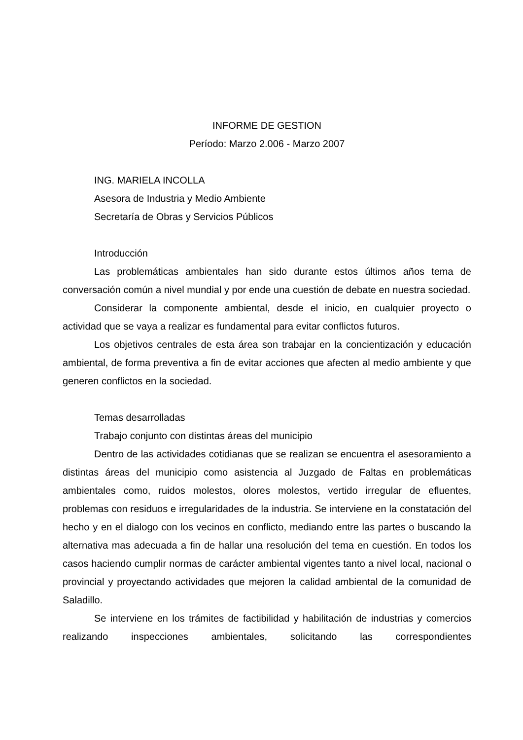INFORME DE GESTION
Período: Marzo 2.006 - Marzo 2007
ING. MARIELA INCOLLA
Asesora de Industria y Medio Ambiente
Secretaría de Obras y Servicios Públicos
Introducción
Las problemáticas ambientales han sido durante estos últimos años tema de conversación común a nivel mundial y por ende una cuestión de debate en nuestra sociedad.
Considerar la componente ambiental, desde el inicio, en cualquier proyecto o actividad que se vaya a realizar es fundamental para evitar conflictos futuros.
Los objetivos centrales de esta área son trabajar en la concientización y educación ambiental, de forma preventiva a fin de evitar acciones que afecten al medio ambiente y que generen conflictos en la sociedad.
Temas desarrolladas
Trabajo conjunto con distintas áreas del municipio
Dentro de las actividades cotidianas que se realizan se encuentra el asesoramiento a distintas áreas del municipio como asistencia al Juzgado de Faltas en problemáticas ambientales como, ruidos molestos, olores molestos, vertido irregular de efluentes, problemas con residuos e irregularidades de la industria. Se interviene en la constatación del hecho y en el dialogo con los vecinos en conflicto, mediando entre las partes o buscando la alternativa mas adecuada a fin de hallar una resolución del tema en cuestión. En todos los casos haciendo cumplir normas de carácter ambiental vigentes tanto a nivel local, nacional o provincial y proyectando actividades que mejoren la calidad ambiental de la comunidad de Saladillo.
Se interviene en los trámites de factibilidad y habilitación de industrias y comercios realizando inspecciones ambientales, solicitando las correspondientes